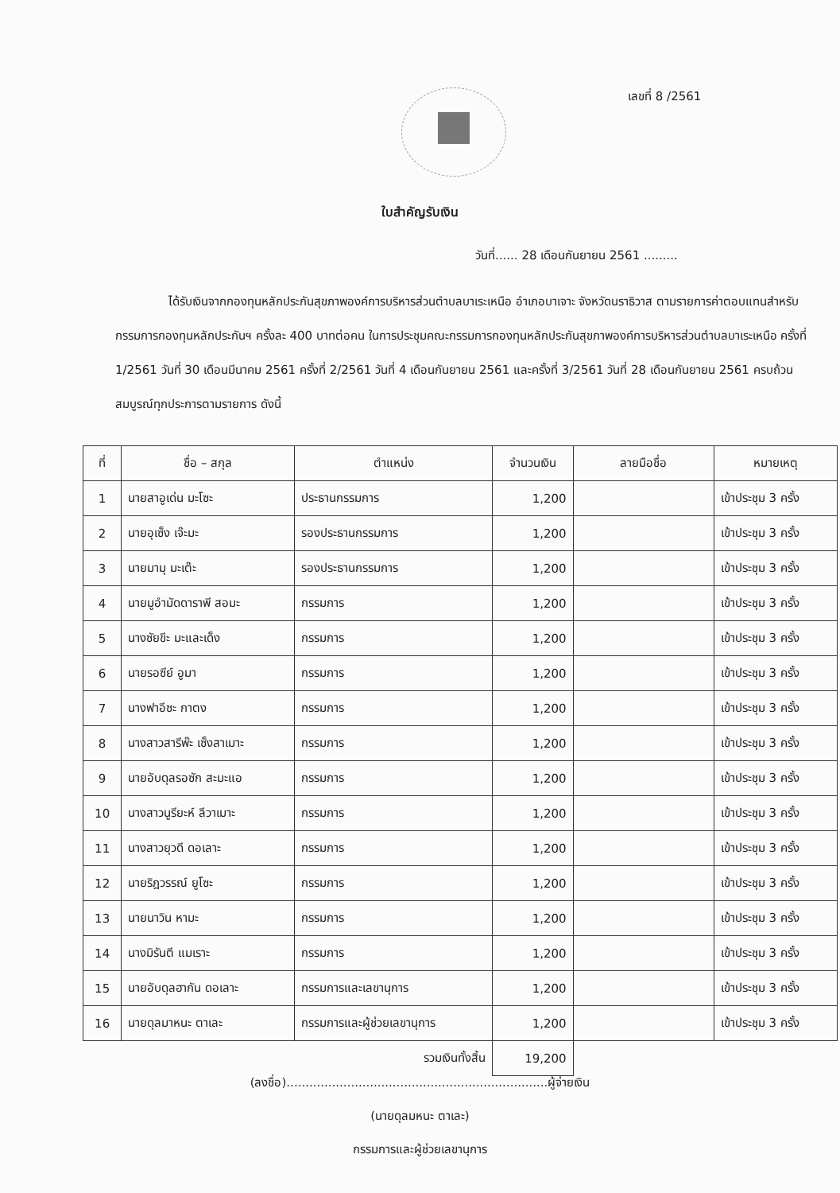เลขที่ 8 /2561
ใบสำคัญรับเงิน
วันที่...... 28 เดือนกันยายน 2561 .........
ได้รับเงินจากกองทุนหลักประกันสุขภาพองค์การบริหารส่วนตำบลบาเระเหนือ อำเภอบาเจาะ จังหวัดนราธิวาส ตามรายการค่าตอบแทนสำหรับกรรมการกองทุนหลักประกันฯ ครั้งละ 400 บาทต่อคน ในการประชุมคณะกรรมการกองทุนหลักประกันสุขภาพองค์การบริหารส่วนตำบลบาเระเหนือ ครั้งที่ 1/2561 วันที่ 30 เดือนมีนาคม 2561 ครั้งที่ 2/2561 วันที่ 4 เดือนกันยายน 2561 และครั้งที่ 3/2561 วันที่ 28 เดือนกันยายน 2561 ครบถ้วนสมบูรณ์ทุกประการตามรายการ ดังนี้
| ที่ | ชื่อ – สกุล | ตำแหน่ง | จำนวนเงิน | ลายมือชื่อ | หมายเหตุ |
| --- | --- | --- | --- | --- | --- |
| 1 | นายสาอูเด่น มะโซะ | ประธานกรรมการ | 1,200 | | เข้าประชุม 3 ครั้ง |
| 2 | นายอุเซ็ง เจ๊ะมะ | รองประธานกรรมการ | 1,200 | | เข้าประชุม 3 ครั้ง |
| 3 | นายมามุ มะเต๊ะ | รองประธานกรรมการ | 1,200 | | เข้าประชุม 3 ครั้ง |
| 4 | นายมูอำมัดดาราพี สอมะ | กรรมการ | 1,200 | | เข้าประชุม 3 ครั้ง |
| 5 | นางซัยขีะ มะและเด็ง | กรรมการ | 1,200 | | เข้าประชุม 3 ครั้ง |
| 6 | นายรอซีย์ อูมา | กรรมการ | 1,200 | | เข้าประชุม 3 ครั้ง |
| 7 | นางฟาอีซะ กาตง | กรรมการ | 1,200 | | เข้าประชุม 3 ครั้ง |
| 8 | นางสาวสารีพ๊ะ เซ็งสาเมาะ | กรรมการ | 1,200 | | เข้าประชุม 3 ครั้ง |
| 9 | นายอับดุลรอซัก สะมะแอ | กรรมการ | 1,200 | | เข้าประชุม 3 ครั้ง |
| 10 | นางสาวนูรียะห์ ลีวาเมาะ | กรรมการ | 1,200 | | เข้าประชุม 3 ครั้ง |
| 11 | นางสาวยุวดี ดอเลาะ | กรรมการ | 1,200 | | เข้าประชุม 3 ครั้ง |
| 12 | นายริฎวรรณ์ ยูโซะ | กรรมการ | 1,200 | | เข้าประชุม 3 ครั้ง |
| 13 | นายนาวิน หามะ | กรรมการ | 1,200 | | เข้าประชุม 3 ครั้ง |
| 14 | นางมิรันตี แมเราะ | กรรมการ | 1,200 | | เข้าประชุม 3 ครั้ง |
| 15 | นายอับดุลฮากัน ดอเลาะ | กรรมการและเลขานุการ | 1,200 | | เข้าประชุม 3 ครั้ง |
| 16 | นายดุลมาหนะ ตาเละ | กรรมการและผู้ช่วยเลขานุการ | 1,200 | | เข้าประชุม 3 ครั้ง |
| | | รวมเงินทั้งสิ้น | 19,200 | | |
(ลงชื่อ).....................................................................ผู้จ่ายเงิน
(นายดุลมหนะ ตาเละ)
กรรมการและผู้ช่วยเลขานุการ